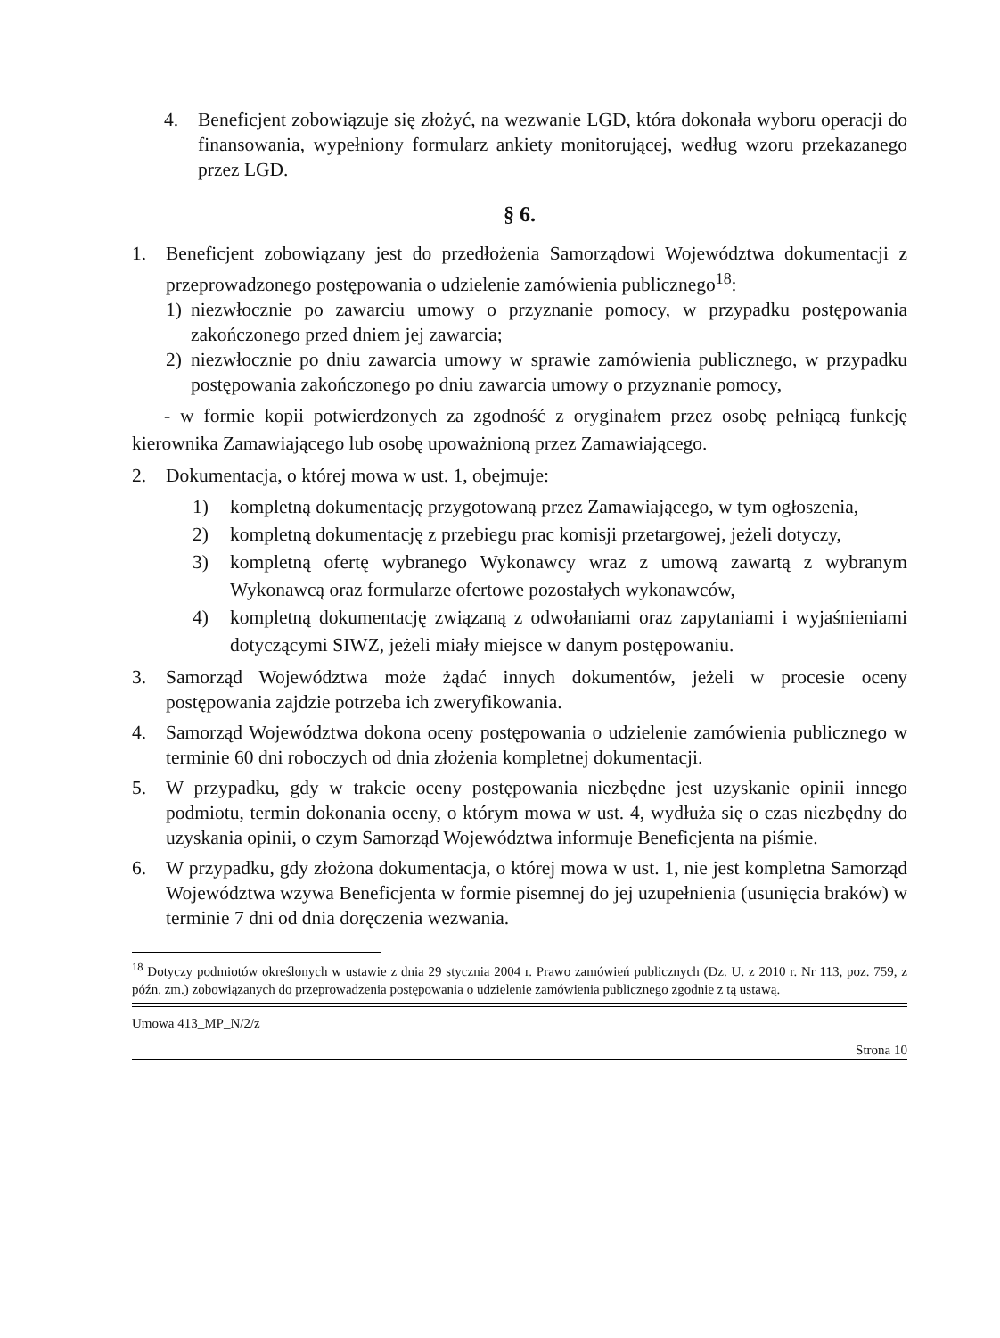4. Beneficjent zobowiązuje się złożyć, na wezwanie LGD, która dokonała wyboru operacji do finansowania, wypełniony formularz ankiety monitorującej, według wzoru przekazanego przez LGD.
§ 6.
1. Beneficjent zobowiązany jest do przedłożenia Samorządowi Województwa dokumentacji z przeprowadzonego postępowania o udzielenie zamówienia publicznego<sup>18</sup>:
1) niezwłocznie po zawarciu umowy o przyznanie pomocy, w przypadku postępowania zakończonego przed dniem jej zawarcia;
2) niezwłocznie po dniu zawarcia umowy w sprawie zamówienia publicznego, w przypadku postępowania zakończonego po dniu zawarcia umowy o przyznanie pomocy,
- w formie kopii potwierdzonych za zgodność z oryginałem przez osobę pełniącą funkcję kierownika Zamawiającego lub osobę upoważnioną przez Zamawiającego.
2. Dokumentacja, o której mowa w ust. 1, obejmuje:
1) kompletną dokumentację przygotowaną przez Zamawiającego, w tym ogłoszenia,
2) kompletną dokumentację z przebiegu prac komisji przetargowej, jeżeli dotyczy,
3) kompletną ofertę wybranego Wykonawcy wraz z umową zawartą z wybranym Wykonawcą oraz formularze ofertowe pozostałych wykonawców,
4) kompletną dokumentację związaną z odwołaniami oraz zapytaniami i wyjaśnieniami dotyczącymi SIWZ, jeżeli miały miejsce w danym postępowaniu.
3. Samorząd Województwa może żądać innych dokumentów, jeżeli w procesie oceny postępowania zajdzie potrzeba ich zweryfikowania.
4. Samorząd Województwa dokona oceny postępowania o udzielenie zamówienia publicznego w terminie 60 dni roboczych od dnia złożenia kompletnej dokumentacji.
5. W przypadku, gdy w trakcie oceny postępowania niezbędne jest uzyskanie opinii innego podmiotu, termin dokonania oceny, o którym mowa w ust. 4, wydłuża się o czas niezbędny do uzyskania opinii, o czym Samorząd Województwa informuje Beneficjenta na piśmie.
6. W przypadku, gdy złożona dokumentacja, o której mowa w ust. 1, nie jest kompletna Samorząd Województwa wzywa Beneficjenta w formie pisemnej do jej uzupełnienia (usunięcia braków) w terminie 7 dni od dnia doręczenia wezwania.
<sup>18</sup> Dotyczy podmiotów określonych w ustawie z dnia 29 stycznia 2004 r. Prawo zamówień publicznych (Dz. U. z 2010 r. Nr 113, poz. 759, z późn. zm.) zobowiązanych do przeprowadzenia postępowania o udzielenie zamówienia publicznego zgodnie z tą ustawą.
Umowa 413_MP_N/2/z
Strona 10